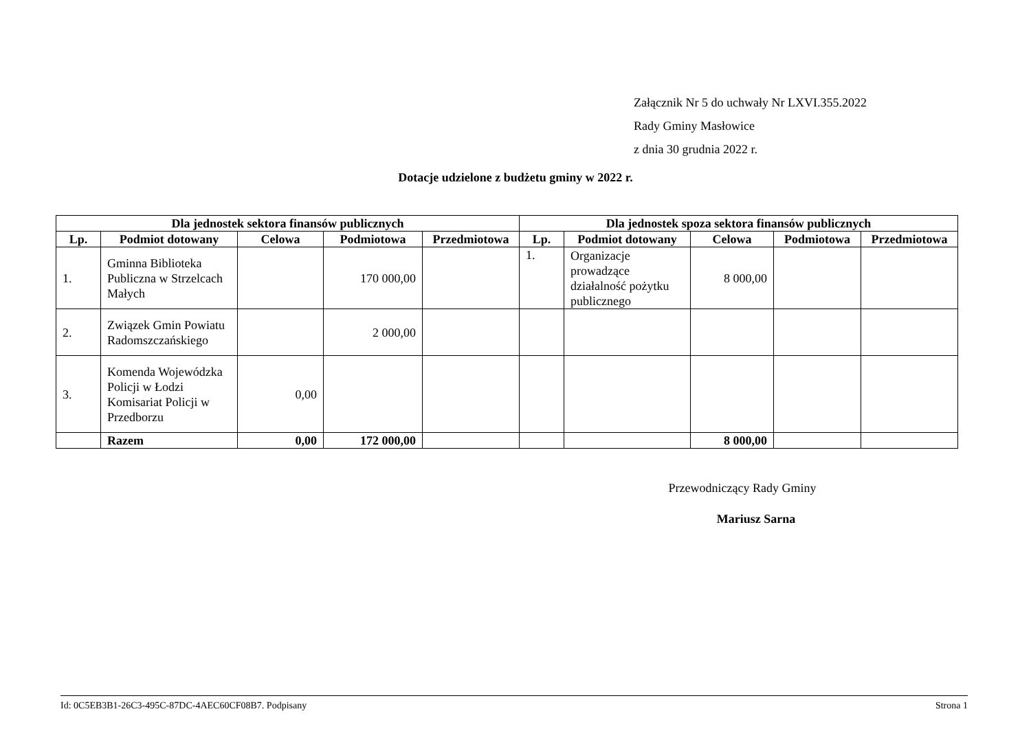Załącznik Nr 5 do uchwały Nr LXVI.355.2022
Rady Gminy Masłowice
z dnia 30 grudnia 2022 r.
Dotacje udzielone z budżetu gminy w 2022 r.
| Dla jednostek sektora finansów publicznych | | | | | Dla jednostek spoza sektora finansów publicznych | | | | |
| --- | --- | --- | --- | --- | --- | --- | --- | --- | --- |
| Lp. | Podmiot dotowany | Celowa | Podmiotowa | Przedmiotowa | Lp. | Podmiot dotowany | Celowa | Podmiotowa | Przedmiotowa |
| 1. | Gminna Biblioteka Publiczna w Strzelcach Małych | | 170 000,00 | | 1. | Organizacje prowadzące działalność pożytku publicznego | 8 000,00 | | |
| 2. | Związek Gmin Powiatu Radomszczańskiego | | 2 000,00 | | | | | | |
| 3. | Komenda Wojewódzka Policji w Łodzi Komisariat Policji w Przedborzu | 0,00 | | | | | | | |
| | Razem | 0,00 | 172 000,00 | | | | 8 000,00 | | |
Przewodniczący Rady Gminy
Mariusz Sarna
Id: 0C5EB3B1-26C3-495C-87DC-4AEC60CF08B7. Podpisany Strona 1